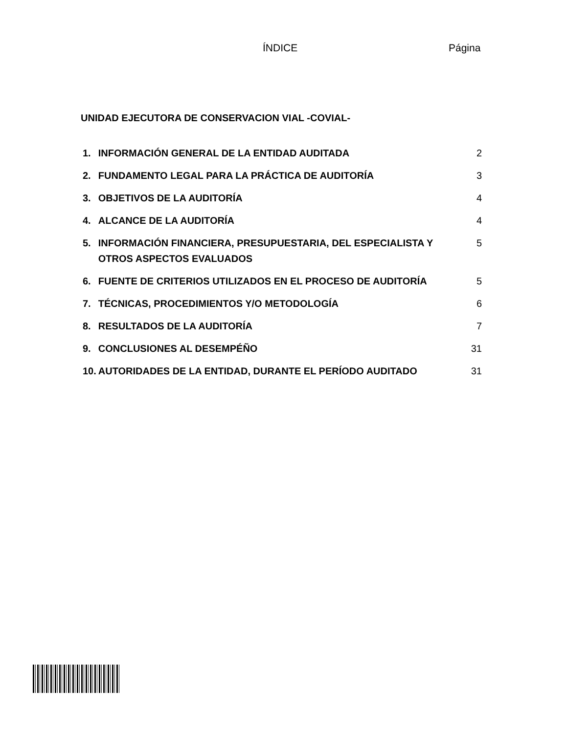ÍNDICE Página
UNIDAD EJECUTORA DE CONSERVACION VIAL -COVIAL-
| 1. | INFORMACIÓN GENERAL DE LA ENTIDAD AUDITADA | 2 |
| 2. | FUNDAMENTO LEGAL PARA LA PRÁCTICA DE AUDITORÍA | 3 |
| 3. | OBJETIVOS DE LA AUDITORÍA | 4 |
| 4. | ALCANCE DE LA AUDITORÍA | 4 |
| 5. | INFORMACIÓN FINANCIERA, PRESUPUESTARIA, DEL ESPECIALISTA Y OTROS ASPECTOS EVALUADOS | 5 |
| 6. | FUENTE DE CRITERIOS UTILIZADOS EN EL PROCESO DE AUDITORÍA | 5 |
| 7. | TÉCNICAS, PROCEDIMIENTOS Y/O METODOLOGÍA | 6 |
| 8. | RESULTADOS DE LA AUDITORÍA | 7 |
| 9. | CONCLUSIONES AL DESEMPÉÑO | 31 |
| 10. | AUTORIDADES DE LA ENTIDAD, DURANTE EL PERÍODO AUDITADO | 31 |